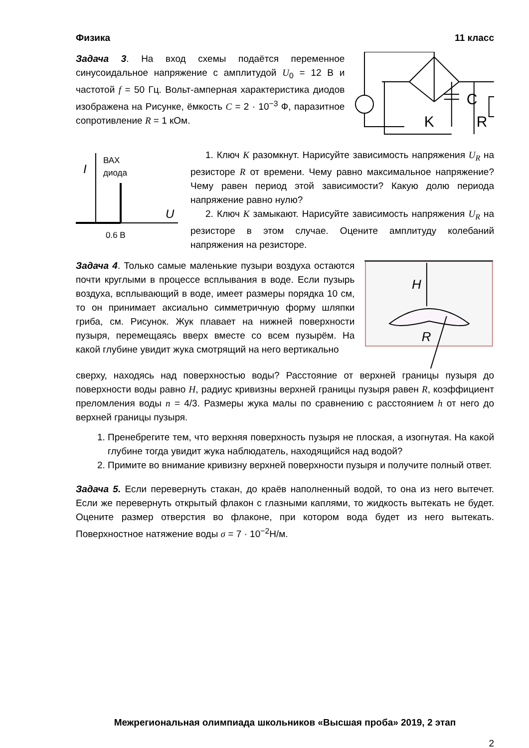Физика 11 класс
Задача 3. На вход схемы подаётся переменное синусоидальное напряжение с амплитудой U<sub>0</sub> = 12 В и частотой f = 50 Гц. Вольт-амперная характеристика диодов изображена на Рисунке, ёмкость C = 2 · 10<sup>−3</sup> Ф, паразитное сопротивление R = 1 кОм.
C
K
R
I
ВАХ
диода
U
0.6 В
1. Ключ K разомкнут. Нарисуйте зависимость напряжения U<sub>R</sub> на резисторе R от времени. Чему равно максимальное напряжение? Чему равен период этой зависимости? Какую долю периода напряжение равно нулю?
2. Ключ K замыкают. Нарисуйте зависимость напряжения U<sub>R</sub> на резисторе в этом случае. Оцените амплитуду колебаний напряжения на резисторе.
Задача 4. Только самые маленькие пузыри воздуха остаются почти круглыми в процессе всплывания в воде. Если пузырь воздуха, всплывающий в воде, имеет размеры порядка 10 см, то он принимает аксиально симметричную форму шляпки гриба, см. Рисунок. Жук плавает на нижней поверхности пузыря, перемещаясь вверх вместе со всем пузырём. На какой глубине увидит жука смотрящий на него вертикально
H
R
сверху, находясь над поверхностью воды? Расстояние от верхней границы пузыря до поверхности воды равно H, радиус кривизны верхней границы пузыря равен R, коэффициент преломления воды n = 4/3. Размеры жука малы по сравнению с расстоянием h от него до верхней границы пузыря.
1. Пренебрегите тем, что верхняя поверхность пузыря не плоская, а изогнутая. На какой глубине тогда увидит жука наблюдатель, находящийся над водой?
2. Примите во внимание кривизну верхней поверхности пузыря и получите полный ответ.
Задача 5. Если перевернуть стакан, до краёв наполненный водой, то она из него вытечет. Если же перевернуть открытый флакон с глазными каплями, то жидкость вытекать не будет. Оцените размер отверстия во флаконе, при котором вода будет из него вытекать. Поверхностное натяжение воды σ = 7 · 10<sup>−2</sup>Н/м.
Межрегиональная олимпиада школьников «Высшая проба» 2019, 2 этап
2